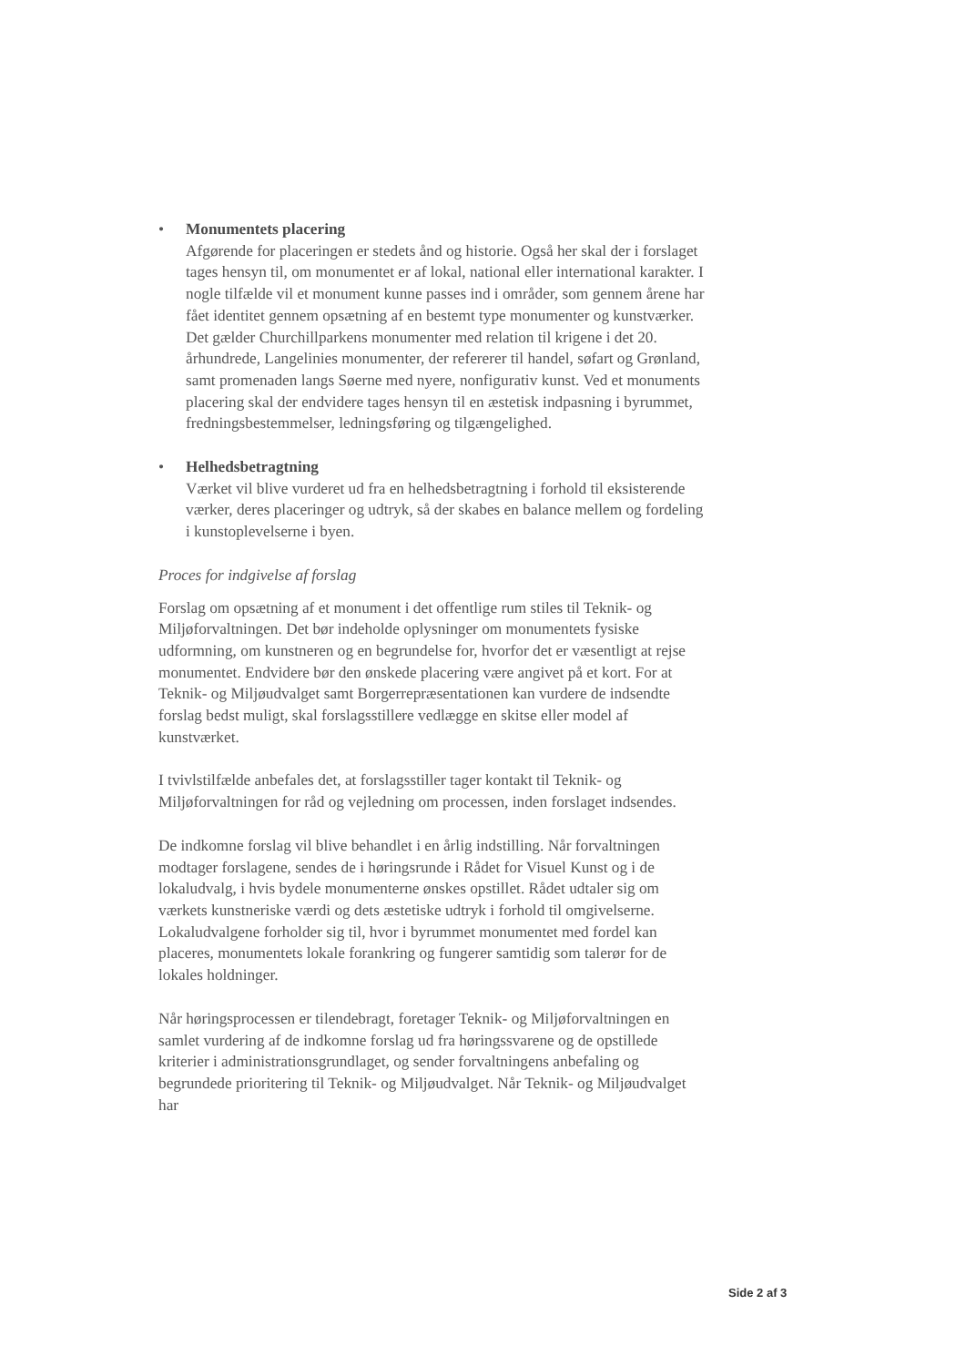• Monumentets placering
Afgørende for placeringen er stedets ånd og historie. Også her skal der i forslaget tages hensyn til, om monumentet er af lokal, national eller international karakter. I nogle tilfælde vil et monument kunne passes ind i områder, som gennem årene har fået identitet gennem opsætning af en bestemt type monumenter og kunstværker. Det gælder Churchillparkens monumenter med relation til krigene i det 20. århundrede, Langelinies monumenter, der refererer til handel, søfart og Grønland, samt promenaden langs Søerne med nyere, nonfigurativ kunst. Ved et monuments placering skal der endvidere tages hensyn til en æstetisk indpasning i byrummet, fredningsbestemmelser, ledningsføring og tilgængelighed.
• Helhedsbetragtning
Værket vil blive vurderet ud fra en helhedsbetragtning i forhold til eksisterende værker, deres placeringer og udtryk, så der skabes en balance mellem og fordeling i kunstoplevelserne i byen.
Proces for indgivelse af forslag
Forslag om opsætning af et monument i det offentlige rum stiles til Teknik- og Miljøforvaltningen. Det bør indeholde oplysninger om monumentets fysiske udformning, om kunstneren og en begrundelse for, hvorfor det er væsentligt at rejse monumentet. Endvidere bør den ønskede placering være angivet på et kort. For at Teknik- og Miljøudvalget samt Borgerrepræsentationen kan vurdere de indsendte forslag bedst muligt, skal forslagsstillere vedlægge en skitse eller model af kunstværket.
I tvivlstilfælde anbefales det, at forslagsstiller tager kontakt til Teknik- og Miljøforvaltningen for råd og vejledning om processen, inden forslaget indsendes.
De indkomne forslag vil blive behandlet i en årlig indstilling. Når forvaltningen modtager forslagene, sendes de i høringsrunde i Rådet for Visuel Kunst og i de lokaludvalg, i hvis bydele monumenterne ønskes opstillet. Rådet udtaler sig om værkets kunstneriske værdi og dets æstetiske udtryk i forhold til omgivelserne. Lokaludvalgene forholder sig til, hvor i byrummet monumentet med fordel kan placeres, monumentets lokale forankring og fungerer samtidig som talerør for de lokales holdninger.
Når høringsprocessen er tilendebragt, foretager Teknik- og Miljøforvaltningen en samlet vurdering af de indkomne forslag ud fra høringssvarene og de opstillede kriterier i administrationsgrundlaget, og sender forvaltningens anbefaling og begrundede prioritering til Teknik- og Miljøudvalget. Når Teknik- og Miljøudvalget har
Side 2 af 3